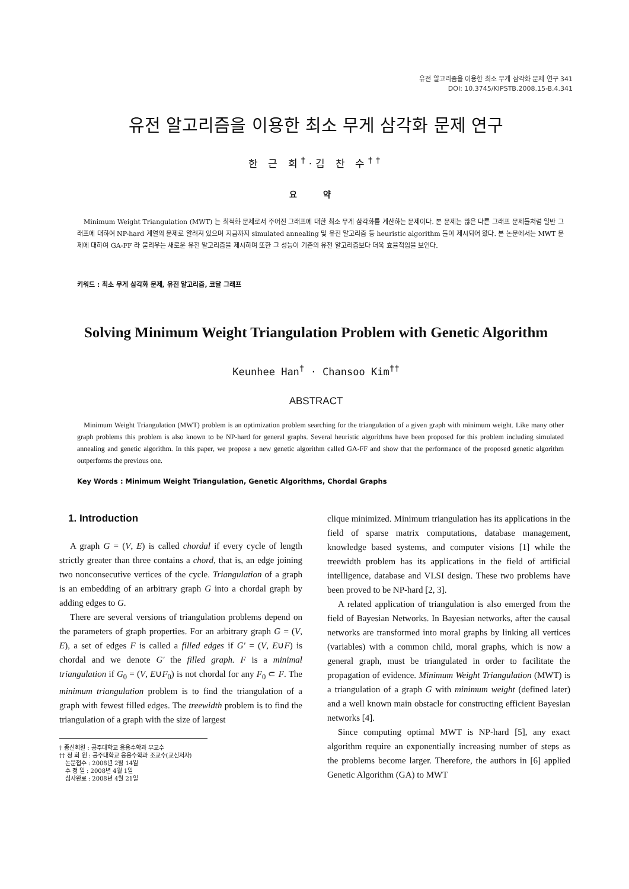유전 알고리즘을 이용한 최소 무게 삼각화 문제 연구 341
DOI: 10.3745/KIPSTB.2008.15-B.4.341
유전 알고리즘을 이용한 최소 무게 삼각화 문제 연구
한 근 희<sup>†</sup>·김 찬 수<sup>††</sup>
요 약
Minimum Weight Triangulation (MWT) 는 최적화 문제로서 주어진 그래프에 대한 최소 무게 삼각화를 계산하는 문제이다. 본 문제는 많은 다른 그래프 문제들처럼 일반 그래프에 대하여 NP-hard 계열의 문제로 알려져 있으며 지금까지 simulated annealing 및 유전 알고리즘 등 heuristic algorithm 들이 제시되어 왔다. 본 논문에서는 MWT 문제에 대하여 GA-FF 라 불리우는 새로운 유전 알고리즘을 제시하며 또한 그 성능이 기존의 유전 알고리즘보다 더욱 효율적임을 보인다.
키워드 : 최소 무게 삼각화 문제, 유전 알고리즘, 코달 그래프
Solving Minimum Weight Triangulation Problem with Genetic Algorithm
Keunhee Han<sup>†</sup> · Chansoo Kim<sup>††</sup>
ABSTRACT
Minimum Weight Triangulation (MWT) problem is an optimization problem searching for the triangulation of a given graph with minimum weight. Like many other graph problems this problem is also known to be NP-hard for general graphs. Several heuristic algorithms have been proposed for this problem including simulated annealing and genetic algorithm. In this paper, we propose a new genetic algorithm called GA-FF and show that the performance of the proposed genetic algorithm outperforms the previous one.
Key Words : Minimum Weight Triangulation, Genetic Algorithms, Chordal Graphs
1. Introduction
A graph G = (V, E) is called chordal if every cycle of length strictly greater than three contains a chord, that is, an edge joining two nonconsecutive vertices of the cycle. Triangulation of a graph is an embedding of an arbitrary graph G into a chordal graph by adding edges to G.
There are several versions of triangulation problems depend on the parameters of graph properties. For an arbitrary graph G = (V, E), a set of edges F is called a filled edges if G′ = (V, E∪F) is chordal and we denote G′ the filled graph. F is a minimal triangulation if G<sub>0</sub> = (V, E∪F<sub>0</sub>) is not chordal for any F<sub>0</sub> ⊂ F. The minimum triangulation problem is to find the triangulation of a graph with fewest filled edges. The treewidth problem is to find the triangulation of a graph with the size of largest
† 종신회원 : 공주대학교 응용수학과 부교수
†† 정 회 원 : 공주대학교 응용수학과 조교수(교신저자)
논문접수 : 2008년 2월 14일
수 정 일 : 2008년 4월 1일
심사완료 : 2008년 4월 21일
clique minimized. Minimum triangulation has its applications in the field of sparse matrix computations, database management, knowledge based systems, and computer visions [1] while the treewidth problem has its applications in the field of artificial intelligence, database and VLSI design. These two problems have been proved to be NP-hard [2, 3].
A related application of triangulation is also emerged from the field of Bayesian Networks. In Bayesian networks, after the causal networks are transformed into moral graphs by linking all vertices (variables) with a common child, moral graphs, which is now a general graph, must be triangulated in order to facilitate the propagation of evidence. Minimum Weight Triangulation (MWT) is a triangulation of a graph G with minimum weight (defined later) and a well known main obstacle for constructing efficient Bayesian networks [4].
Since computing optimal MWT is NP-hard [5], any exact algorithm require an exponentially increasing number of steps as the problems become larger. Therefore, the authors in [6] applied Genetic Algorithm (GA) to MWT